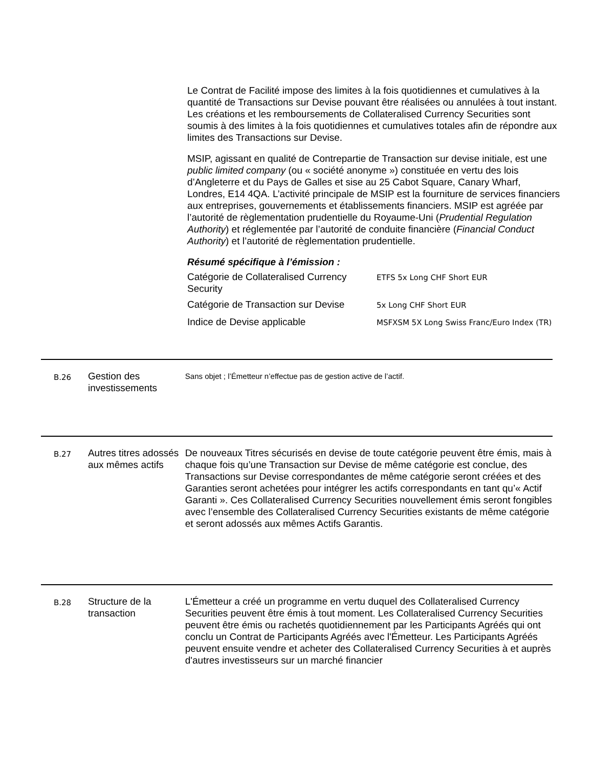Le Contrat de Facilité impose des limites à la fois quotidiennes et cumulatives à la quantité de Transactions sur Devise pouvant être réalisées ou annulées à tout instant. Les créations et les remboursements de Collateralised Currency Securities sont soumis à des limites à la fois quotidiennes et cumulatives totales afin de répondre aux limites des Transactions sur Devise.
MSIP, agissant en qualité de Contrepartie de Transaction sur devise initiale, est une public limited company (ou « société anonyme ») constituée en vertu des lois d’Angleterre et du Pays de Galles et sise au 25 Cabot Square, Canary Wharf, Londres, E14 4QA. L’activité principale de MSIP est la fourniture de services financiers aux entreprises, gouvernements et établissements financiers. MSIP est agréée par l’autorité de règlementation prudentielle du Royaume-Uni (Prudential Regulation Authority) et réglementée par l’autorité de conduite financière (Financial Conduct Authority) et l’autorité de règlementation prudentielle.
Résumé spécifique à l’émission :
| Catégorie de Collateralised Currency Security | ETFS 5x Long CHF Short EUR |
| Catégorie de Transaction sur Devise | 5x Long CHF Short EUR |
| Indice de Devise applicable | MSFXSM 5X Long Swiss Franc/Euro Index (TR) |
B.26
Gestion des investissements
Sans objet ; l’Émetteur n’effectue pas de gestion active de l’actif.
B.27
Autres titres adossés aux mêmes actifs
De nouveaux Titres sécurisés en devise de toute catégorie peuvent être émis, mais à chaque fois qu’une Transaction sur Devise de même catégorie est conclue, des Transactions sur Devise correspondantes de même catégorie seront créées et des Garanties seront achetées pour intégrer les actifs correspondants en tant qu’« Actif Garanti ». Ces Collateralised Currency Securities nouvellement émis seront fongibles avec l’ensemble des Collateralised Currency Securities existants de même catégorie et seront adossés aux mêmes Actifs Garantis.
B.28
Structure de la transaction
L'Émetteur a créé un programme en vertu duquel des Collateralised Currency Securities peuvent être émis à tout moment. Les Collateralised Currency Securities peuvent être émis ou rachetés quotidiennement par les Participants Agréés qui ont conclu un Contrat de Participants Agréés avec l'Émetteur. Les Participants Agréés peuvent ensuite vendre et acheter des Collateralised Currency Securities à et auprès d'autres investisseurs sur un marché financier